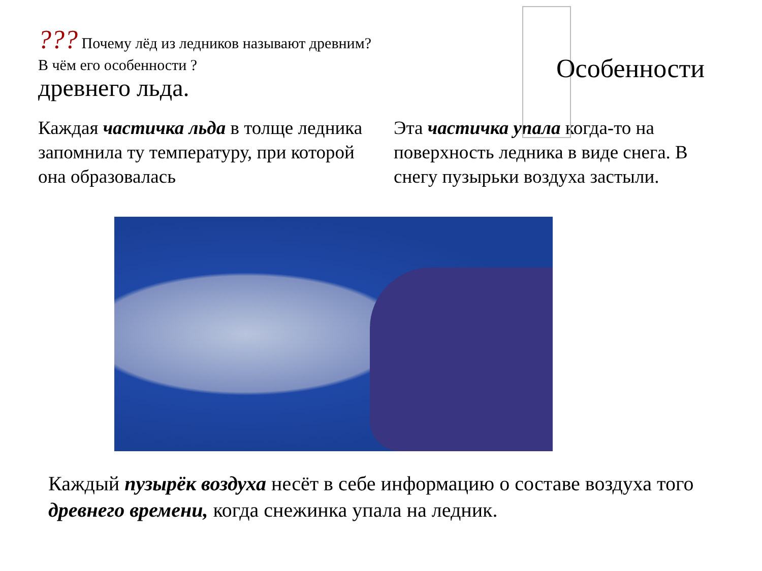??? Почему лёд из ледников называют древним?
В чём его особенности ?
Особенности
древнего льда.
Каждая частичка льда в толще ледника запомнила ту температуру, при которой она образовалась
Эта частичка упала когда-то на поверхность ледника в виде снега. В снегу пузырьки воздуха застыли.
Каждый пузырёк воздуха несёт в себе информацию о составе воздуха того древнего времени, когда снежинка упала на ледник.